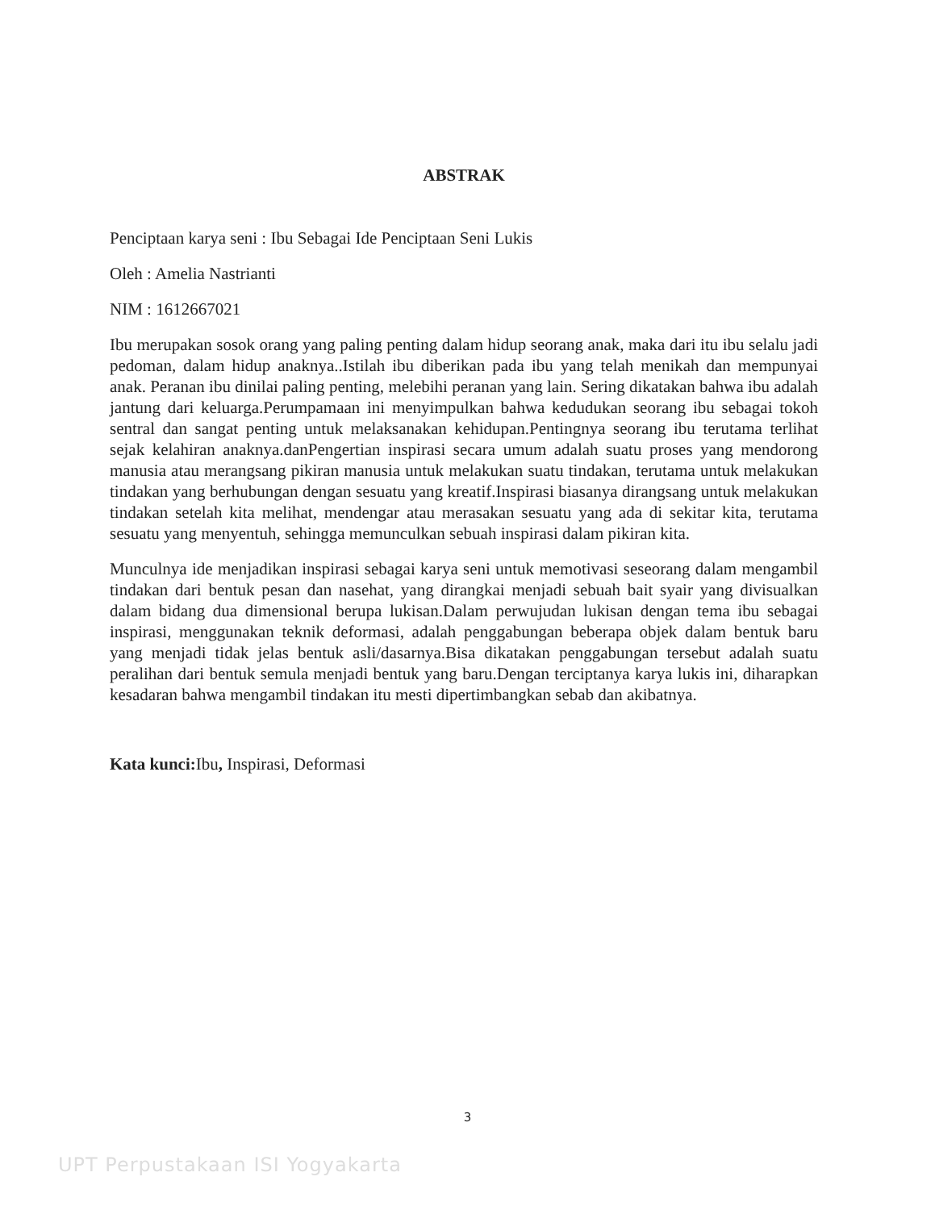ABSTRAK
Penciptaan karya seni : Ibu Sebagai Ide Penciptaan Seni Lukis
Oleh : Amelia Nastrianti
NIM : 1612667021
Ibu merupakan sosok orang yang paling penting dalam hidup seorang anak, maka dari itu ibu selalu jadi pedoman, dalam hidup anaknya..Istilah ibu diberikan pada ibu yang telah menikah dan mempunyai anak. Peranan ibu dinilai paling penting, melebihi peranan yang lain. Sering dikatakan bahwa ibu adalah jantung dari keluarga.Perumpamaan ini menyimpulkan bahwa kedudukan seorang ibu sebagai tokoh sentral dan sangat penting untuk melaksanakan kehidupan.Pentingnya seorang ibu terutama terlihat sejak kelahiran anaknya.danPengertian inspirasi secara umum adalah suatu proses yang mendorong manusia atau merangsang pikiran manusia untuk melakukan suatu tindakan, terutama untuk melakukan tindakan yang berhubungan dengan sesuatu yang kreatif.Inspirasi biasanya dirangsang untuk melakukan tindakan setelah kita melihat, mendengar atau merasakan sesuatu yang ada di sekitar kita, terutama sesuatu yang menyentuh, sehingga memunculkan sebuah inspirasi dalam pikiran kita.
Munculnya ide menjadikan inspirasi sebagai karya seni untuk memotivasi seseorang dalam mengambil tindakan dari bentuk pesan dan nasehat, yang dirangkai menjadi sebuah bait syair yang divisualkan dalam bidang dua dimensional berupa lukisan.Dalam perwujudan lukisan dengan tema ibu sebagai inspirasi, menggunakan teknik deformasi, adalah penggabungan beberapa objek dalam bentuk baru yang menjadi tidak jelas bentuk asli/dasarnya.Bisa dikatakan penggabungan tersebut adalah suatu peralihan dari bentuk semula menjadi bentuk yang baru.Dengan terciptanya karya lukis ini, diharapkan kesadaran bahwa mengambil tindakan itu mesti dipertimbangkan sebab dan akibatnya.
Kata kunci: Ibu, Inspirasi, Deformasi
3
UPT Perpustakaan ISI Yogyakarta